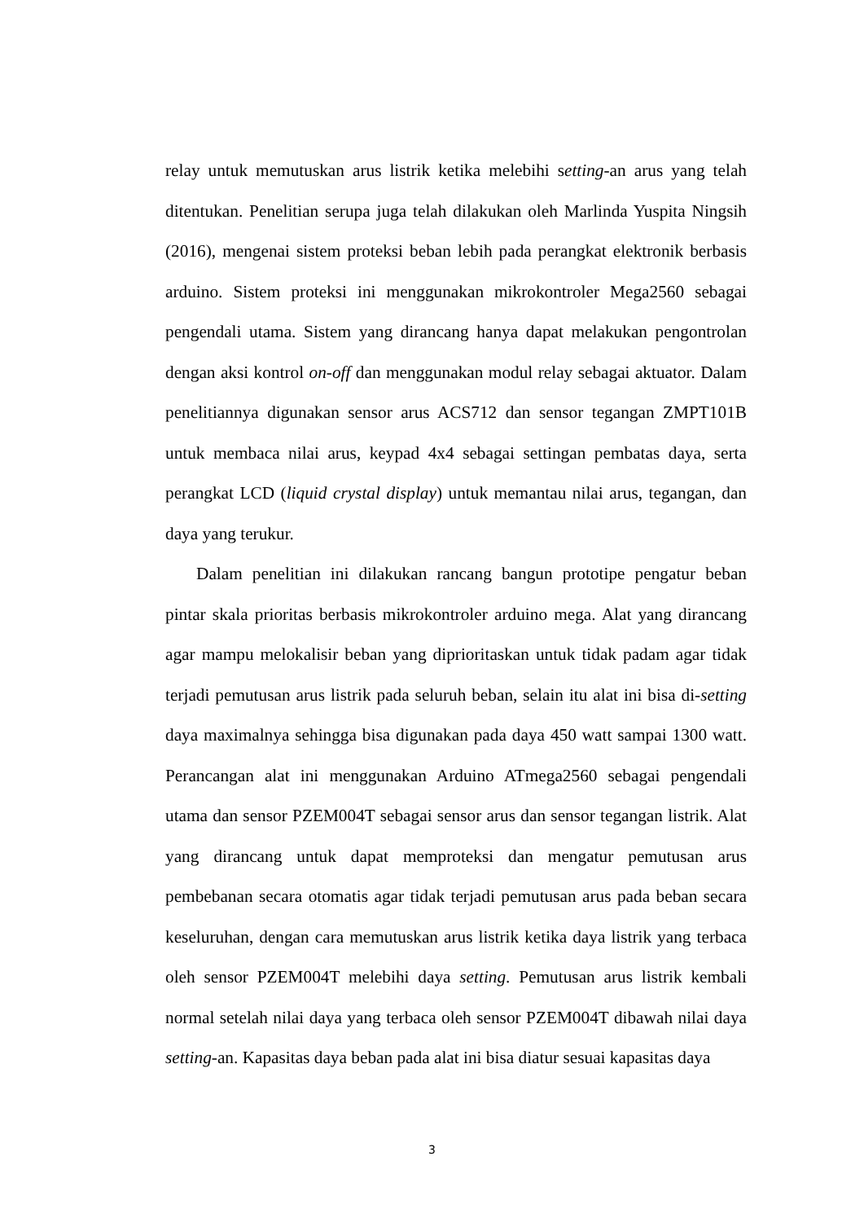relay untuk memutuskan arus listrik ketika melebihi setting-an arus yang telah ditentukan. Penelitian serupa juga telah dilakukan oleh Marlinda Yuspita Ningsih (2016), mengenai sistem proteksi beban lebih pada perangkat elektronik berbasis arduino. Sistem proteksi ini menggunakan mikrokontroler Mega2560 sebagai pengendali utama. Sistem yang dirancang hanya dapat melakukan pengontrolan dengan aksi kontrol on-off dan menggunakan modul relay sebagai aktuator. Dalam penelitiannya digunakan sensor arus ACS712 dan sensor tegangan ZMPT101B untuk membaca nilai arus, keypad 4x4 sebagai settingan pembatas daya, serta perangkat LCD (liquid crystal display) untuk memantau nilai arus, tegangan, dan daya yang terukur.
Dalam penelitian ini dilakukan rancang bangun prototipe pengatur beban pintar skala prioritas berbasis mikrokontroler arduino mega. Alat yang dirancang agar mampu melokalisir beban yang diprioritaskan untuk tidak padam agar tidak terjadi pemutusan arus listrik pada seluruh beban, selain itu alat ini bisa di-setting daya maximalnya sehingga bisa digunakan pada daya 450 watt sampai 1300 watt. Perancangan alat ini menggunakan Arduino ATmega2560 sebagai pengendali utama dan sensor PZEM004T sebagai sensor arus dan sensor tegangan listrik. Alat yang dirancang untuk dapat memproteksi dan mengatur pemutusan arus pembebanan secara otomatis agar tidak terjadi pemutusan arus pada beban secara keseluruhan, dengan cara memutuskan arus listrik ketika daya listrik yang terbaca oleh sensor PZEM004T melebihi daya setting. Pemutusan arus listrik kembali normal setelah nilai daya yang terbaca oleh sensor PZEM004T dibawah nilai daya setting-an. Kapasitas daya beban pada alat ini bisa diatur sesuai kapasitas daya
3